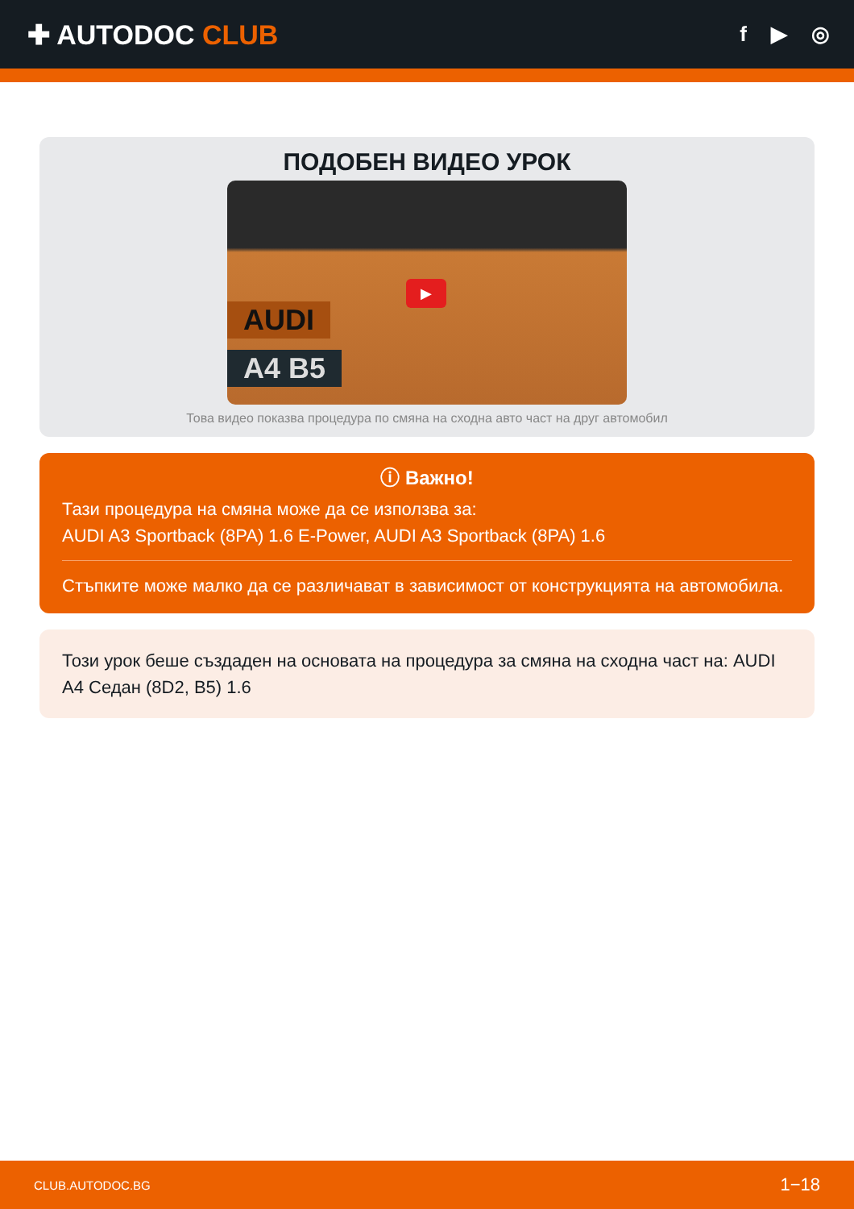✚ AUTODOC CLUB
f ▶ ◎
ПОДОБЕН ВИДЕО УРОК
AUDI
A4 B5
▶
Това видео показва процедура по смяна на сходна авто част на друг автомобил
ⓘ Важно!
Тази процедура на смяна може да се използва за:
AUDI A3 Sportback (8PA) 1.6 E-Power, AUDI A3 Sportback (8PA) 1.6
Стъпките може малко да се различават в зависимост от конструкцията на автомобила.
Този урок беше създаден на основата на процедура за смяна на сходна част на: AUDI A4 Седан (8D2, B5) 1.6
CLUB.AUTODOC.BG 1−18